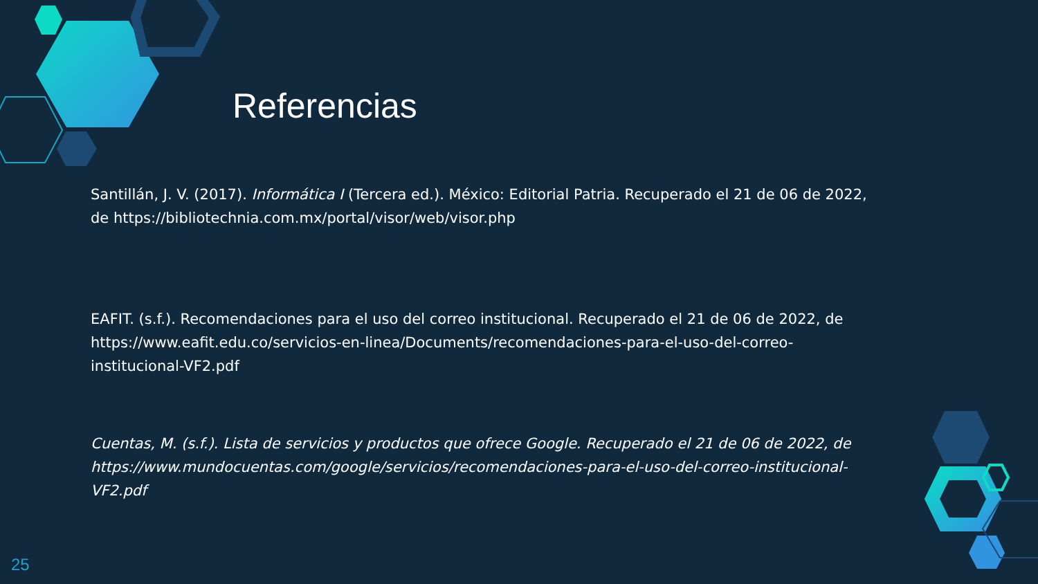Referencias
Santillán, J. V. (2017). Informática I (Tercera ed.). México: Editorial Patria. Recuperado el 21 de 06 de 2022, de https://bibliotechnia.com.mx/portal/visor/web/visor.php
EAFIT. (s.f.). Recomendaciones para el uso del correo institucional. Recuperado el 21 de 06 de 2022, de https://www.eafit.edu.co/servicios-en-linea/Documents/recomendaciones-para-el-uso-del-correo-institucional-VF2.pdf
Cuentas, M. (s.f.). Lista de servicios y productos que ofrece Google. Recuperado el 21 de 06 de 2022, de https://www.mundocuentas.com/google/servicios/recomendaciones-para-el-uso-del-correo-institucional-VF2.pdf
25